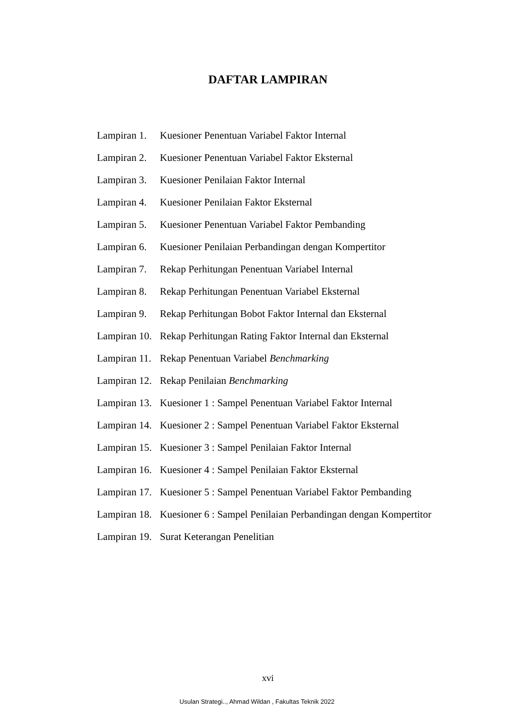DAFTAR LAMPIRAN
| Lampiran 1. | Kuesioner Penentuan Variabel Faktor Internal |
| Lampiran 2. | Kuesioner Penentuan Variabel Faktor Eksternal |
| Lampiran 3. | Kuesioner Penilaian Faktor Internal |
| Lampiran 4. | Kuesioner Penilaian Faktor Eksternal |
| Lampiran 5. | Kuesioner Penentuan Variabel Faktor Pembanding |
| Lampiran 6. | Kuesioner Penilaian Perbandingan dengan Kompertitor |
| Lampiran 7. | Rekap Perhitungan Penentuan Variabel Internal |
| Lampiran 8. | Rekap Perhitungan Penentuan Variabel Eksternal |
| Lampiran 9. | Rekap Perhitungan Bobot Faktor Internal dan Eksternal |
| Lampiran 10. | Rekap Perhitungan Rating Faktor Internal dan Eksternal |
| Lampiran 11. | Rekap Penentuan Variabel Benchmarking |
| Lampiran 12. | Rekap Penilaian Benchmarking |
| Lampiran 13. | Kuesioner 1 : Sampel Penentuan Variabel Faktor Internal |
| Lampiran 14. | Kuesioner 2 : Sampel Penentuan Variabel Faktor Eksternal |
| Lampiran 15. | Kuesioner 3 : Sampel Penilaian Faktor Internal |
| Lampiran 16. | Kuesioner 4 : Sampel Penilaian Faktor Eksternal |
| Lampiran 17. | Kuesioner 5 : Sampel Penentuan Variabel Faktor Pembanding |
| Lampiran 18. | Kuesioner 6 : Sampel Penilaian Perbandingan dengan Kompertitor |
| Lampiran 19. | Surat Keterangan Penelitian |
xvi
Usulan Strategi.., Ahmad Wildan , Fakultas Teknik 2022